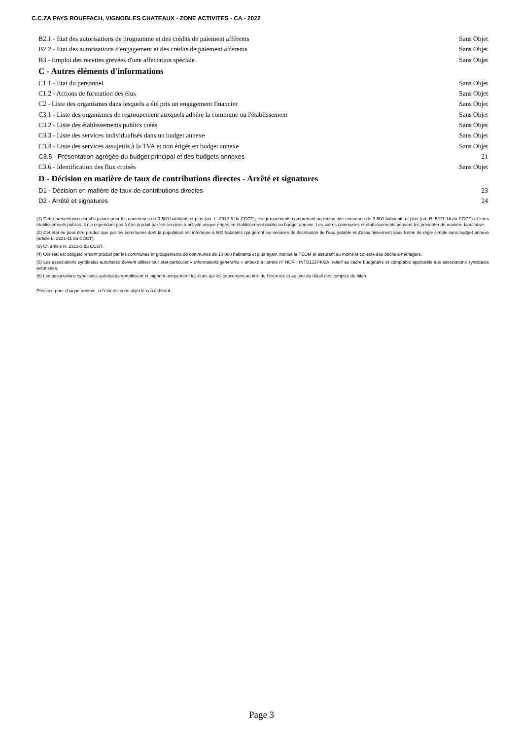C.C.ZA PAYS ROUFFACH, VIGNOBLES CHATEAUX - ZONE ACTIVITES - CA - 2022
B2.1 - Etat des autorisations de programme et des crédits de paiement afférents Sans Objet
B2.2 - Etat des autorisations d'engagement et des crédits de paiement afférents Sans Objet
B3 - Emploi des recettes grevées d'une affectation spéciale Sans Objet
C - Autres éléments d'informations
C1.1 - Etat du personnel Sans Objet
C1.2 - Actions de formation des élus Sans Objet
C2 - Liste des organismes dans lesquels a été pris un engagement financier Sans Objet
C3.1 - Liste des organismes de regroupement auxquels adhère la commune ou l'établissement Sans Objet
C3.2 - Liste des établissements publics créés Sans Objet
C3.3 - Liste des services individualisés dans un budget annexe Sans Objet
C3.4 - Liste des services assujettis à la TVA et non érigés en budget annexe Sans Objet
C3.5 - Présentation agrégée du budget principal et des budgets annexes 21
C3.6 - Identification des flux croisés Sans Objet
D - Décision en matière de taux de contributions directes - Arrêté et signatures
D1 - Décision en matière de taux de contributions directes 23
D2 - Arrêté et signatures 24
(1) Cette présentation est obligatoire pour les communes de 3 500 habitants et plus (art. L. 2312-3 du CGCT), les groupements comprenant au moins une commune de 3 500 habitants et plus (art. R. 5211-14 du CGCT) et leurs établissements publics. Il n'a cependant pas à être produit par les services à activité unique érigés en établissement public ou budget annexe. Les autres communes et établissements peuvent les présenter de manière facultative.
(2) Cet état ne peut être produit que par les communes dont la population est inférieure à 500 habitants qui gèrent les services de distribution de l'eau potable et d'assainissement sous forme de régie simple sans budget annexe (article L. 2221-11 du CGCT).
(3) Cf. article R. 2313-3 du CCGT.
(4) Cet état est obligatoirement produit par les communes et groupements de communes de 10 000 habitants et plus ayant institué la TEOM et assurant au moins la collecte des déchets ménagers.
(5) Les associations syndicales autorisées doivent utiliser leur état particulier « Informations générales » annexé à l'arrêté n° NOR : INTB1237402A, relatif au cadre budgétaire et comptable applicable aux associations syndicales autorisées.
(6) Les associations syndicales autorisées remplissent et joignent uniquement les états qui les concernent au titre de l'exercice et au titre du détail des comptes de bilan.
Préciser, pour chaque annexe, si l'état est sans objet le cas échéant.
Page 3